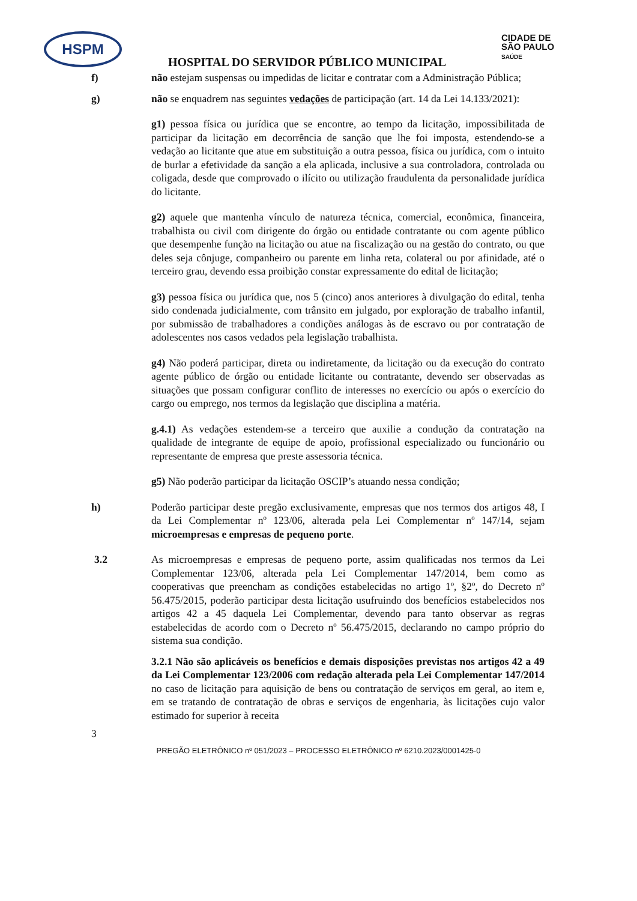HSPM
CIDADE DE
SÃO PAULO
SAÚDE
HOSPITAL DO SERVIDOR PÚBLICO MUNICIPAL
f) não estejam suspensas ou impedidas de licitar e contratar com a Administração Pública;
g) não se enquadrem nas seguintes vedações de participação (art. 14 da Lei 14.133/2021):
g1) pessoa física ou jurídica que se encontre, ao tempo da licitação, impossibilitada de participar da licitação em decorrência de sanção que lhe foi imposta, estendendo-se a vedação ao licitante que atue em substituição a outra pessoa, física ou jurídica, com o intuito de burlar a efetividade da sanção a ela aplicada, inclusive a sua controladora, controlada ou coligada, desde que comprovado o ilícito ou utilização fraudulenta da personalidade jurídica do licitante.
g2) aquele que mantenha vínculo de natureza técnica, comercial, econômica, financeira, trabalhista ou civil com dirigente do órgão ou entidade contratante ou com agente público que desempenhe função na licitação ou atue na fiscalização ou na gestão do contrato, ou que deles seja cônjuge, companheiro ou parente em linha reta, colateral ou por afinidade, até o terceiro grau, devendo essa proibição constar expressamente do edital de licitação;
g3) pessoa física ou jurídica que, nos 5 (cinco) anos anteriores à divulgação do edital, tenha sido condenada judicialmente, com trânsito em julgado, por exploração de trabalho infantil, por submissão de trabalhadores a condições análogas às de escravo ou por contratação de adolescentes nos casos vedados pela legislação trabalhista.
g4) Não poderá participar, direta ou indiretamente, da licitação ou da execução do contrato agente público de órgão ou entidade licitante ou contratante, devendo ser observadas as situações que possam configurar conflito de interesses no exercício ou após o exercício do cargo ou emprego, nos termos da legislação que disciplina a matéria.
g.4.1) As vedações estendem-se a terceiro que auxilie a condução da contratação na qualidade de integrante de equipe de apoio, profissional especializado ou funcionário ou representante de empresa que preste assessoria técnica.
g5) Não poderão participar da licitação OSCIP’s atuando nessa condição;
h) Poderão participar deste pregão exclusivamente, empresas que nos termos dos artigos 48, I da Lei Complementar nº 123/06, alterada pela Lei Complementar nº 147/14, sejam microempresas e empresas de pequeno porte.
3.2 As microempresas e empresas de pequeno porte, assim qualificadas nos termos da Lei Complementar 123/06, alterada pela Lei Complementar 147/2014, bem como as cooperativas que preencham as condições estabelecidas no artigo 1º, §2º, do Decreto nº 56.475/2015, poderão participar desta licitação usufruindo dos benefícios estabelecidos nos artigos 42 a 45 daquela Lei Complementar, devendo para tanto observar as regras estabelecidas de acordo com o Decreto nº 56.475/2015, declarando no campo próprio do sistema sua condição.
3.2.1 Não são aplicáveis os benefícios e demais disposições previstas nos artigos 42 a 49 da Lei Complementar 123/2006 com redação alterada pela Lei Complementar 147/2014 no caso de licitação para aquisição de bens ou contratação de serviços em geral, ao item e, em se tratando de contratação de obras e serviços de engenharia, às licitações cujo valor estimado for superior à receita
3
PREGÃO ELETRÔNICO nº 051/2023 – PROCESSO ELETRÔNICO nº 6210.2023/0001425-0